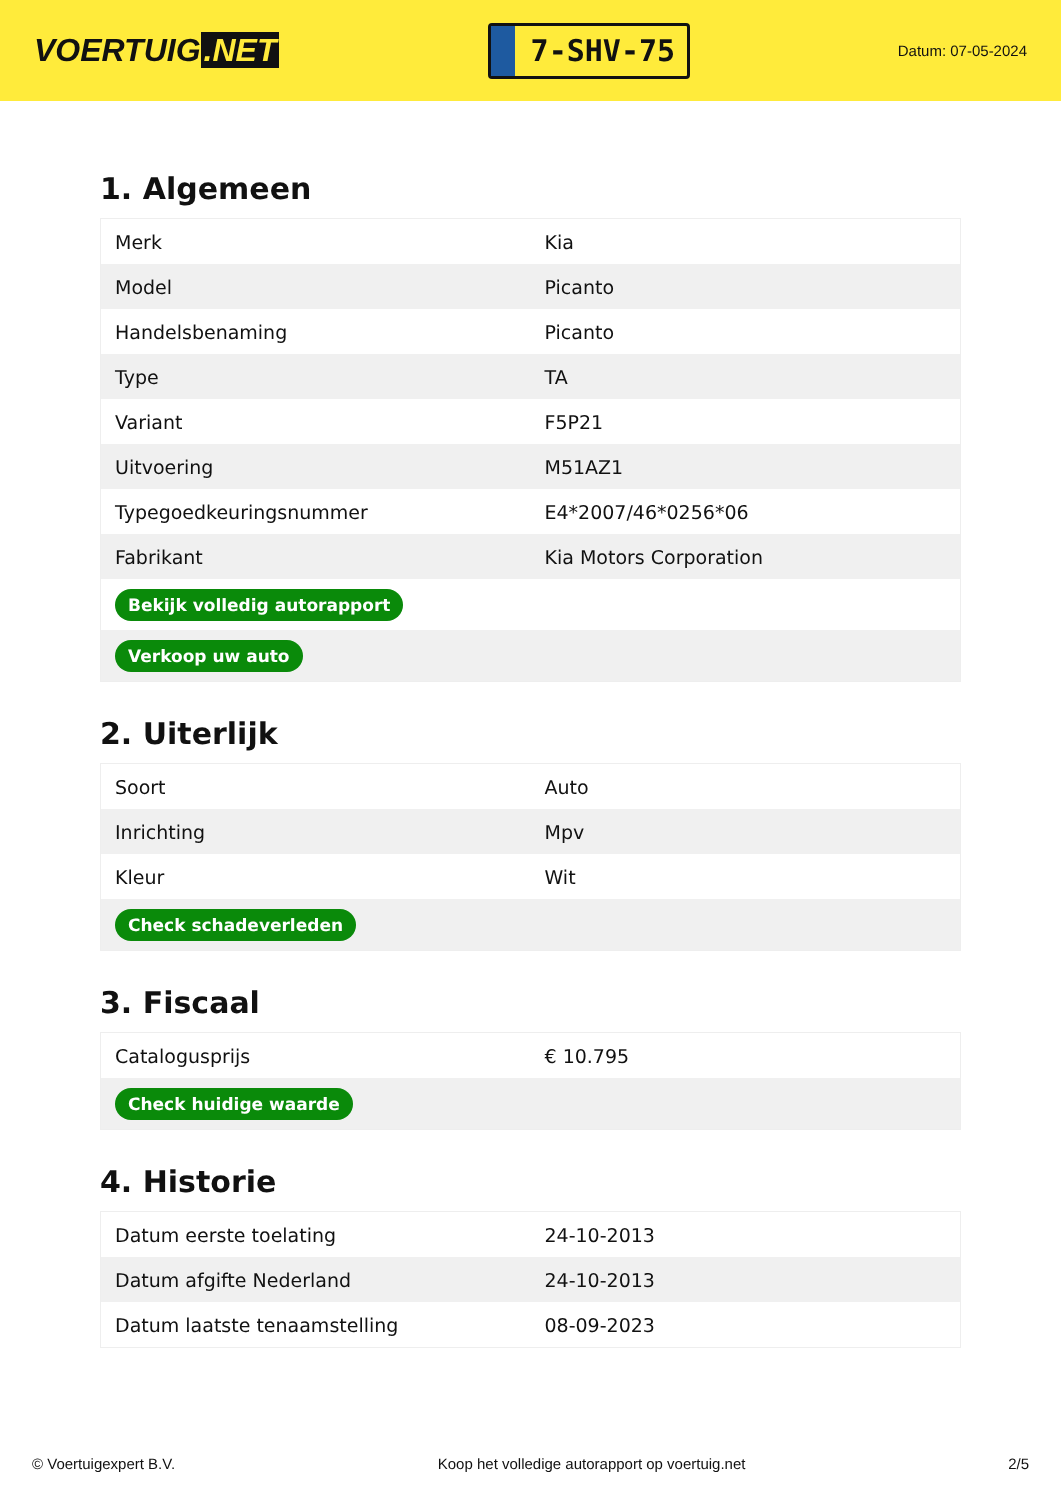VOERTUIG.NET
7-SHV-75
Datum: 07-05-2024
1. Algemeen
| Merk | Kia |
| Model | Picanto |
| Handelsbenaming | Picanto |
| Type | TA |
| Variant | F5P21 |
| Uitvoering | M51AZ1 |
| Typegoedkeuringsnummer | E4*2007/46*0256*06 |
| Fabrikant | Kia Motors Corporation |
| Bekijk volledig autorapport | |
| Verkoop uw auto | |
2. Uiterlijk
| Soort | Auto |
| Inrichting | Mpv |
| Kleur | Wit |
| Check schadeverleden | |
3. Fiscaal
| Catalogusprijs | € 10.795 |
| Check huidige waarde | |
4. Historie
| Datum eerste toelating | 24-10-2013 |
| Datum afgifte Nederland | 24-10-2013 |
| Datum laatste tenaamstelling | 08-09-2023 |
© Voertuigexpert B.V. Koop het volledige autorapport op voertuig.net 2/5